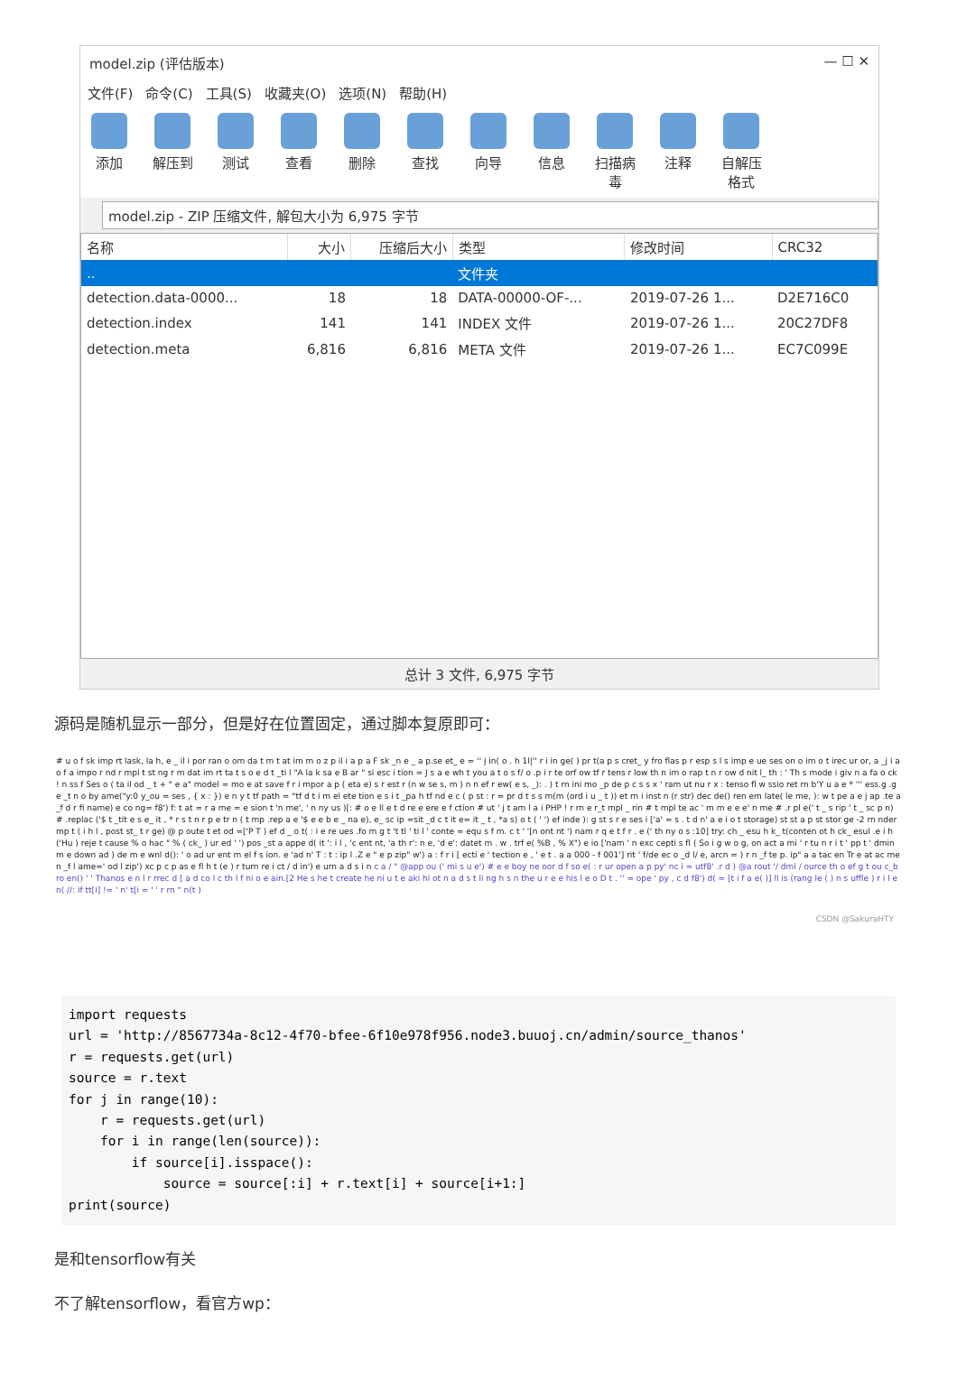model.zip (评估版本) — ☐ ✕
文件(F) 命令(C) 工具(S) 收藏夹(O) 选项(N) 帮助(H)
添加 解压到 测试 查看 删除 查找 向导 信息 扫描病毒
注释 自解压格式
model.zip - ZIP 压缩文件, 解包大小为 6,975 字节
| 名称 | 大小 | 压缩后大小 | 类型 | 修改时间 | CRC32 |
| --- | --- | --- | --- | --- | --- |
| .. | | | 文件夹 | | |
| detection.data-0000... | 18 | 18 | DATA-00000-OF-... | 2019-07-26 1... | D2E716C0 |
| detection.index | 141 | 141 | INDEX 文件 | 2019-07-26 1... | 20C27DF8 |
| detection.meta | 6,816 | 6,816 | META 文件 | 2019-07-26 1... | EC7C099E |
总计 3 文件, 6,975 字节
源码是随机显示一部分，但是好在位置固定，通过脚本复原即可：
# u o f sk imp rt lask, la h, e _ il i por ran o om da t m t at im m o z p il i a p a F sk _n e _ a p.se et_ e = '' j in( o . h 1l|'' r i in ge( ) pr t(a p s cret_ y fro flas p r esp s l s imp e ue ses on o im o t irec ur or, a _j i a o f a impo r nd r mpl t st ng r m dat im rt ta t s o e d t _ti l "A la k sa e B ar " si esc i tion = J s a e wh t you a t o s f/ o .p i r te orf ow tf r tens r low th n im o rap t n r ow d nit l_ th : ' Th s mode i giv n a fa o ck ! n ss f Ses o ( ta il od _ t + " e a" model = mo e at save f r i mpor a p ( eta e) s r est r (n w se s, m ) n n ef r ew( e s, _): . ) t rn ini mo _p de p c s s x ' ram ut nu r x : tenso fl w ssio ret rn b'Y u a e * ''' ess.g .ge _t n o by ame("y:0 y_ou = ses , { x : }) e n y t tf path = "tf d t i m el ete tion e s i t _pa h tf nd e c ( p st : r = pr d t s s m(m (ord i u _ t )) et rn i inst n (r str) dec de() ren em late( le me, ): w t pe a e j ap .te a _f d r fi name) e co ng= f8') f: t at = r a me = e sion t 'n me', ' n ny us )[: # o e ll e t d re e ere e f ction # ut ' j t am l a i PHP ! r rn e r_t mpl _ rin # t mpl te ac ' m m e e e' n me # .r pl e(' t _ s rip ' t _ sc p n) # .replac ('$ t _tit e s e_ it , * r s t n r p e tr n ( t mp .rep a e '$ e e b e _ na e), e_ sc ip =sit _d c t it e= it _ t , *a s) o t ( ' ') ef inde ): g st s r e ses i ['a' = s . t d n' a e i o t storage) st st a p st stor ge -2 rn nder mp t ( i h l , post st_ t r ge) @ p oute t et od =['P T ) ef d _ o t( : i e re ues .fo m g t 't tl ' ti l ' conte = equ s f m. c t ' '[n ont nt ') nam r q e t f r . e (' th ny o s :10] try: ch _ esu h k_ t(conten ot h ck_ esul .e i h('Hu ) reje t cause % o hac " % ( ck_ ) ur ed ' ') pos _st a appe d( it ': i l , 'c ent nt, 'a th r': n e, 'd e': datet m . w . trf e( %B , % X") e io ['nam ' n exc cepti s fl ( So i g w o g, on act a mi ' r tu n r i t ' pp t ' dmin m e down ad ) de m e wnl d(): ' o ad ur ent m el f s ion. e 'ad n' T : t : ip l .Z e " e p zip" w') a : f r i [ ecti e ' tection e , ' e t . a a 000 - f 001'] rit ' f/de ec o _d l/ e, arcn = ) r n _f te p. ip" a a tac en Tr e at ac men _f l ame=' od l zip') xc p c p as e fl h t (e ) r turn re i ct / d in') e urn a d s i n c a / " @app ou (' mi s u e') # e e boy ne oor d f so e( : r ur open a p py' nc i = utf8' .r d ) @a rout '/ dmi / ource th o ef g t ou c_bro en() ' ' Thanos e n l r rrec d [ a d co l c th l f ni o e ain.[2 He s he t create he ni u t e aki hi ot n a d s t li ng h s n the u r e e his l e o D t . '' = ope ' py , c d f8') d( = [t i f a e( )] ll is (rang le ( ) n s uffle ) r i l en( //: if tt[i] != ' n' t[i = ' ' r rn " n(t )
CSDN @SakuraHTY
import requests
url = 'http://8567734a-8c12-4f70-bfee-6f10e978f956.node3.buuoj.cn/admin/source_thanos'
r = requests.get(url)
source = r.text
for j in range(10):
    r = requests.get(url)
    for i in range(len(source)):
        if source[i].isspace():
            source = source[:i] + r.text[i] + source[i+1:]
print(source)
是和tensorflow有关
不了解tensorflow，看官方wp：